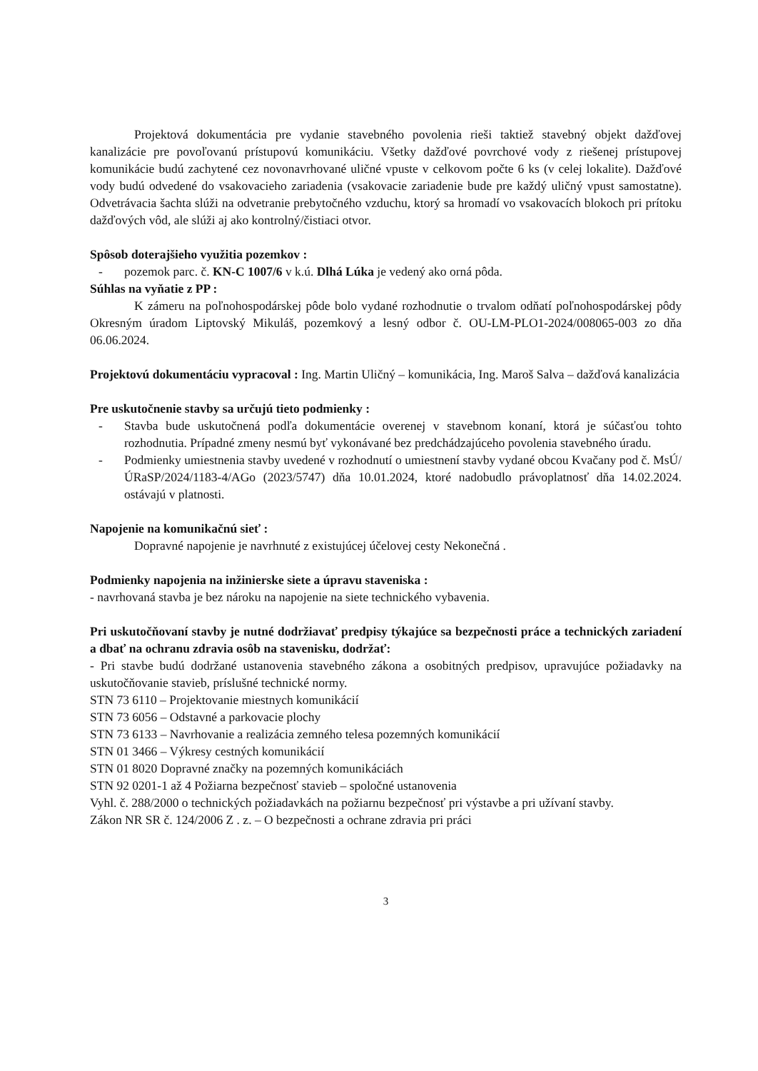Projektová dokumentácia pre vydanie stavebného povolenia rieši taktiež stavebný objekt dažďovej kanalizácie pre povoľovanú prístupovú komunikáciu. Všetky dažďové povrchové vody z riešenej prístupovej komunikácie budú zachytené cez novonavrhované uličné vpuste v celkovom počte 6 ks (v celej lokalite). Dažďové vody budú odvedené do vsakovacieho zariadenia (vsakovacie zariadenie bude pre každý uličný vpust samostatne). Odvetrávacia šachta slúži na odvetranie prebytočného vzduchu, ktorý sa hromadí vo vsakovacích blokoch pri prítoku dažďových vôd, ale slúži aj ako kontrolný/čistiaci otvor.
Spôsob doterajšieho využitia pozemkov :
- pozemok parc. č. KN-C 1007/6 v k.ú. Dlhá Lúka je vedený ako orná pôda.
Súhlas na vyňatie z PP :
K zámeru na poľnohospodárskej pôde bolo vydané rozhodnutie o trvalom odňatí poľnohospodárskej pôdy Okresným úradom Liptovský Mikuláš, pozemkový a lesný odbor č. OU-LM-PLO1-2024/008065-003 zo dňa 06.06.2024.
Projektovú dokumentáciu vypracoval : Ing. Martin Uličný – komunikácia, Ing. Maroš Salva – dažďová kanalizácia
Pre uskutočnenie stavby sa určujú tieto podmienky :
- Stavba bude uskutočnená podľa dokumentácie overenej v stavebnom konaní, ktorá je súčasťou tohto rozhodnutia. Prípadné zmeny nesmú byť vykonávané bez predchádzajúceho povolenia stavebného úradu.
- Podmienky umiestnenia stavby uvedené v rozhodnutí o umiestnení stavby vydané obcou Kvačany pod č. MsÚ/ÚRaSP/2024/1183-4/AGo (2023/5747) dňa 10.01.2024, ktoré nadobudlo právoplatnosť dňa 14.02.2024. ostávajú v platnosti.
Napojenie na komunikačnú sieť :
Dopravné napojenie je navrhnuté z existujúcej účelovej cesty Nekonečná .
Podmienky napojenia na inžinierske siete a úpravu staveniska :
- navrhovaná stavba je bez nároku na napojenie na siete technického vybavenia.
Pri uskutočňovaní stavby je nutné dodržiavať predpisy týkajúce sa bezpečnosti práce a technických zariadení a dbať na ochranu zdravia osôb na stavenisku, dodržať:
- Pri stavbe budú dodržané ustanovenia stavebného zákona a osobitných predpisov, upravujúce požiadavky na uskutočňovanie stavieb, príslušné technické normy.
STN 73 6110 – Projektovanie miestnych komunikácií
STN 73 6056 – Odstavné a parkovacie plochy
STN 73 6133 – Navrhovanie a realizácia zemného telesa pozemných komunikácií
STN 01 3466 – Výkresy cestných komunikácií
STN 01 8020 Dopravné značky na pozemných komunikáciách
STN 92 0201-1 až 4 Požiarna bezpečnosť stavieb – spoločné ustanovenia
Vyhl. č. 288/2000 o technických požiadavkách na požiarnu bezpečnosť pri výstavbe a pri užívaní stavby.
Zákon NR SR č. 124/2006 Z . z. – O bezpečnosti a ochrane zdravia pri práci
3